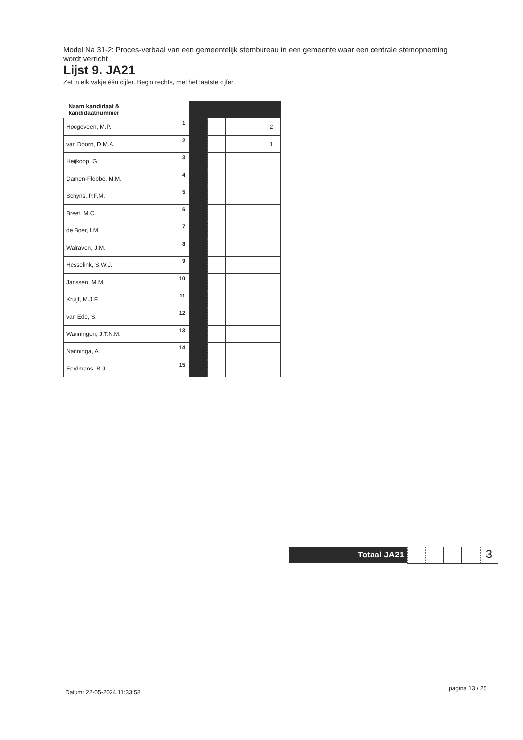Model Na 31-2: Proces-verbaal van een gemeentelijk stembureau in een gemeente waar een centrale stemopneming wordt verricht
Lijst 9. JA21
Zet in elk vakje één cijfer. Begin rechts, met het laatste cijfer.
| Naam kandidaat & kandidaatnummer | | | | | |
| Hoogeveen, M.P. 1 | | | | | 2 |
| van Doorn, D.M.A. 2 | | | | | 1 |
| Heijkoop, G. 3 | | | | | |
| Damen-Flobbe, M.M. 4 | | | | | |
| Schyns, P.F.M. 5 | | | | | |
| Breet, M.C. 6 | | | | | |
| de Boer, I.M. 7 | | | | | |
| Walraven, J.M. 8 | | | | | |
| Hesselink, S.W.J. 9 | | | | | |
| Janssen, M.M. 10 | | | | | |
| Kruijf, M.J.F. 11 | | | | | |
| van Ede, S. 12 | | | | | |
| Wanningen, J.T.N.M. 13 | | | | | |
| Nanninga, A. 14 | | | | | |
| Eerdmans, B.J. 15 | | | | | |
Totaal JA21
3
Datum: 22-05-2024 11:33:58
pagina 13 / 25